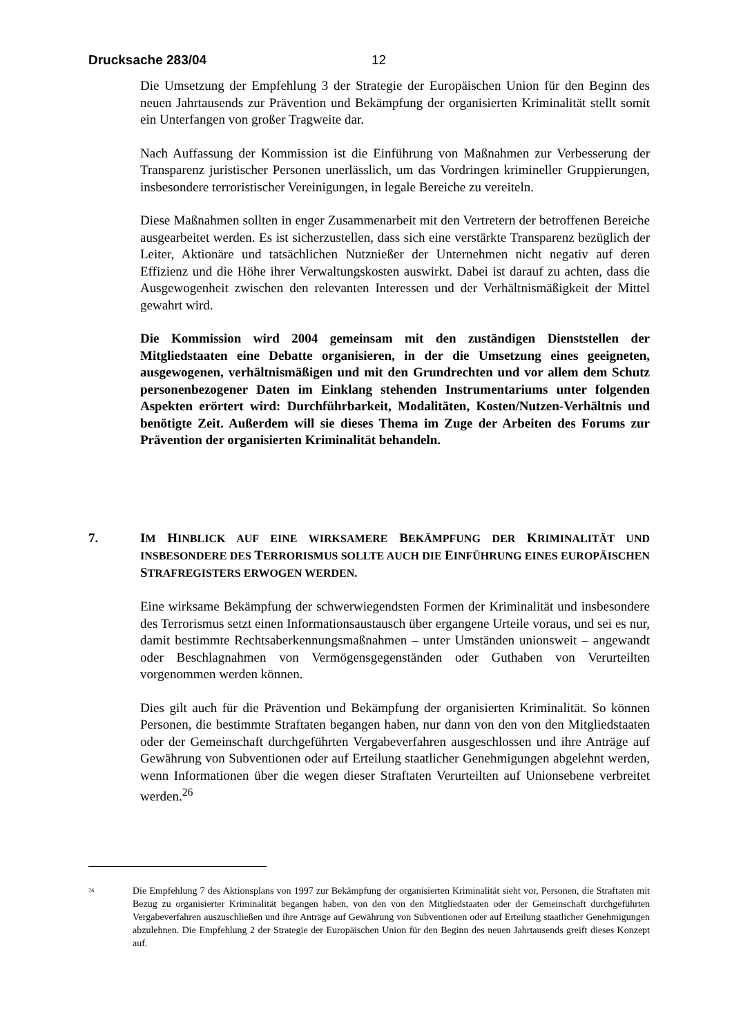Drucksache 283/04 12
Die Umsetzung der Empfehlung 3 der Strategie der Europäischen Union für den Beginn des neuen Jahrtausends zur Prävention und Bekämpfung der organisierten Kriminalität stellt somit ein Unterfangen von großer Tragweite dar.
Nach Auffassung der Kommission ist die Einführung von Maßnahmen zur Verbesserung der Transparenz juristischer Personen unerlässlich, um das Vordringen krimineller Gruppierungen, insbesondere terroristischer Vereinigungen, in legale Bereiche zu vereiteln.
Diese Maßnahmen sollten in enger Zusammenarbeit mit den Vertretern der betroffenen Bereiche ausgearbeitet werden. Es ist sicherzustellen, dass sich eine verstärkte Transparenz bezüglich der Leiter, Aktionäre und tatsächlichen Nutznießer der Unternehmen nicht negativ auf deren Effizienz und die Höhe ihrer Verwaltungskosten auswirkt. Dabei ist darauf zu achten, dass die Ausgewogenheit zwischen den relevanten Interessen und der Verhältnismäßigkeit der Mittel gewahrt wird.
Die Kommission wird 2004 gemeinsam mit den zuständigen Dienststellen der Mitgliedstaaten eine Debatte organisieren, in der die Umsetzung eines geeigneten, ausgewogenen, verhältnismäßigen und mit den Grundrechten und vor allem dem Schutz personenbezogener Daten im Einklang stehenden Instrumentariums unter folgenden Aspekten erörtert wird: Durchführbarkeit, Modalitäten, Kosten/Nutzen-Verhältnis und benötigte Zeit. Außerdem will sie dieses Thema im Zuge der Arbeiten des Forums zur Prävention der organisierten Kriminalität behandeln.
7. IM HINBLICK AUF EINE WIRKSAMERE BEKÄMPFUNG DER KRIMINALITÄT UND INSBESONDERE DES TERRORISMUS SOLLTE AUCH DIE EINFÜHRUNG EINES EUROPÄISCHEN STRAFREGISTERS ERWOGEN WERDEN.
Eine wirksame Bekämpfung der schwerwiegendsten Formen der Kriminalität und insbesondere des Terrorismus setzt einen Informationsaustausch über ergangene Urteile voraus, und sei es nur, damit bestimmte Rechtsaberkennungsmaßnahmen – unter Umständen unionsweit – angewandt oder Beschlagnahmen von Vermögensgegenständen oder Guthaben von Verurteilten vorgenommen werden können.
Dies gilt auch für die Prävention und Bekämpfung der organisierten Kriminalität. So können Personen, die bestimmte Straftaten begangen haben, nur dann von den von den Mitgliedstaaten oder der Gemeinschaft durchgeführten Vergabeverfahren ausgeschlossen und ihre Anträge auf Gewährung von Subventionen oder auf Erteilung staatlicher Genehmigungen abgelehnt werden, wenn Informationen über die wegen dieser Straftaten Verurteilten auf Unionsebene verbreitet werden.<sup>26</sup>
<sup>26</sup>
Die Empfehlung 7 des Aktionsplans von 1997 zur Bekämpfung der organisierten Kriminalität sieht vor, Personen, die Straftaten mit Bezug zu organisierter Kriminalität begangen haben, von den von den Mitgliedstaaten oder der Gemeinschaft durchgeführten Vergabeverfahren auszuschließen und ihre Anträge auf Gewährung von Subventionen oder auf Erteilung staatlicher Genehmigungen abzulehnen. Die Empfehlung 2 der Strategie der Europäischen Union für den Beginn des neuen Jahrtausends greift dieses Konzept auf.